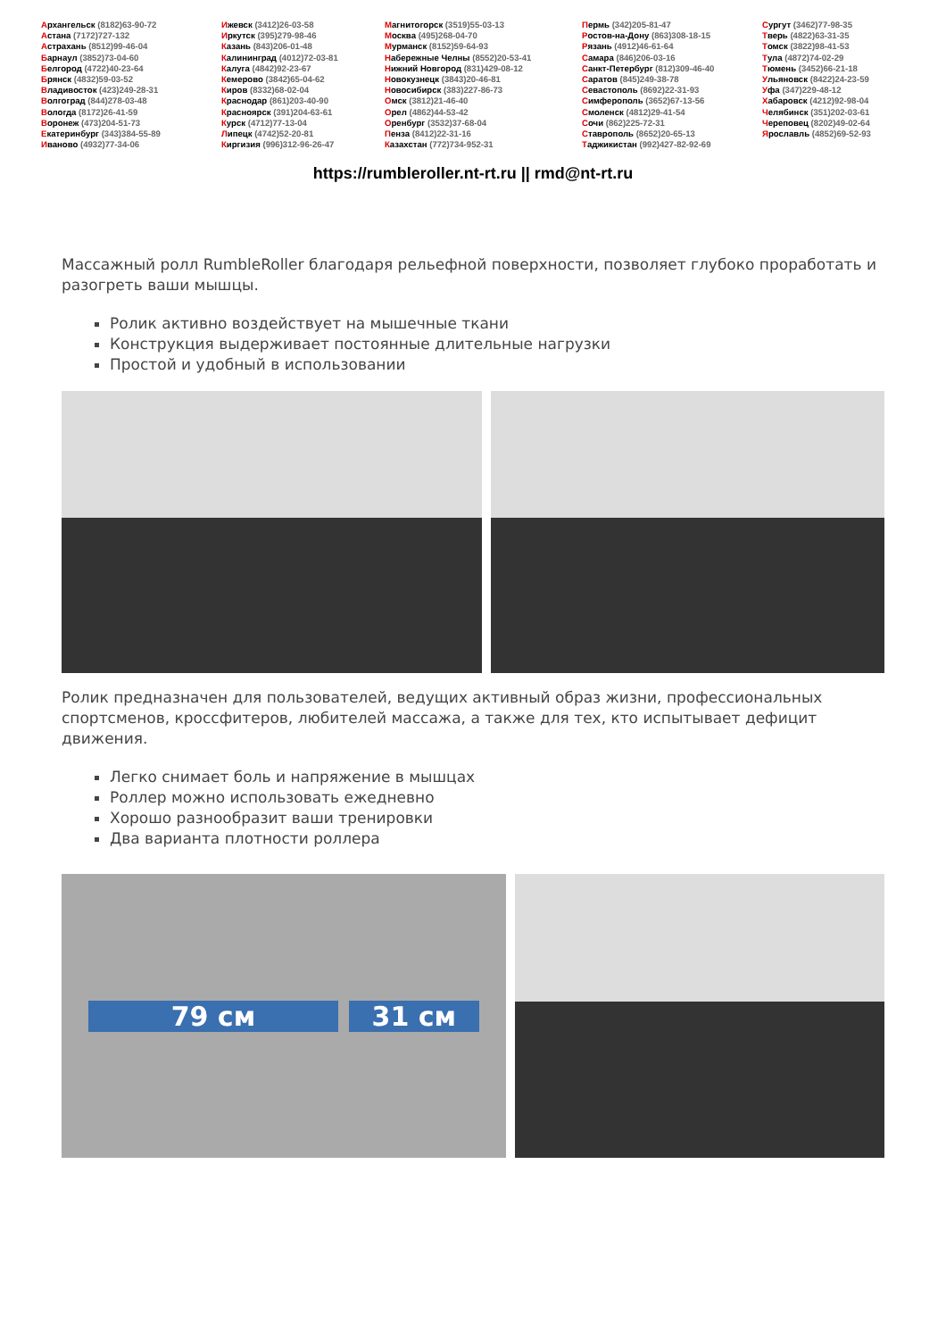Архангельск (8182)63-90-72
Астана (7172)727-132
Астрахань (8512)99-46-04
Барнаул (3852)73-04-60
Белгород (4722)40-23-64
Брянск (4832)59-03-52
Владивосток (423)249-28-31
Волгоград (844)278-03-48
Вологда (8172)26-41-59
Воронеж (473)204-51-73
Екатеринбург (343)384-55-89
Иваново (4932)77-34-06
Ижевск (3412)26-03-58
Иркутск (395)279-98-46
Казань (843)206-01-48
Калининград (4012)72-03-81
Калуга (4842)92-23-67
Кемерово (3842)65-04-62
Киров (8332)68-02-04
Краснодар (861)203-40-90
Красноярск (391)204-63-61
Курск (4712)77-13-04
Липецк (4742)52-20-81
Киргизия (996)312-96-26-47
Магнитогорск (3519)55-03-13
Москва (495)268-04-70
Мурманск (8152)59-64-93
Набережные Челны (8552)20-53-41
Нижний Новгород (831)429-08-12
Новокузнецк (3843)20-46-81
Новосибирск (383)227-86-73
Омск (3812)21-46-40
Орел (4862)44-53-42
Оренбург (3532)37-68-04
Пенза (8412)22-31-16
Казахстан (772)734-952-31
Пермь (342)205-81-47
Ростов-на-Дону (863)308-18-15
Рязань (4912)46-61-64
Самара (846)206-03-16
Санкт-Петербург (812)309-46-40
Саратов (845)249-38-78
Севастополь (8692)22-31-93
Симферополь (3652)67-13-56
Смоленск (4812)29-41-54
Сочи (862)225-72-31
Ставрополь (8652)20-65-13
Таджикистан (992)427-82-92-69
Сургут (3462)77-98-35
Тверь (4822)63-31-35
Томск (3822)98-41-53
Тула (4872)74-02-29
Тюмень (3452)66-21-18
Ульяновск (8422)24-23-59
Уфа (347)229-48-12
Хабаровск (4212)92-98-04
Челябинск (351)202-03-61
Череповец (8202)49-02-64
Ярославль (4852)69-52-93
https://rumbleroller.nt-rt.ru || rmd@nt-rt.ru
Массажный ролл RumbleRoller благодаря рельефной поверхности, позволяет глубоко проработать и разогреть ваши мышцы.
Ролик активно воздействует на мышечные ткани
Конструкция выдерживает постоянные длительные нагрузки
Простой и удобный в использовании
Ролик предназначен для пользователей, ведущих активный образ жизни, профессиональных спортсменов, кроссфитеров, любителей массажа, а также для тех, кто испытывает дефицит движения.
Легко снимает боль и напряжение в мышцах
Роллер можно использовать ежедневно
Хорошо разнообразит ваши тренировки
Два варианта плотности роллера
79 см 31 см